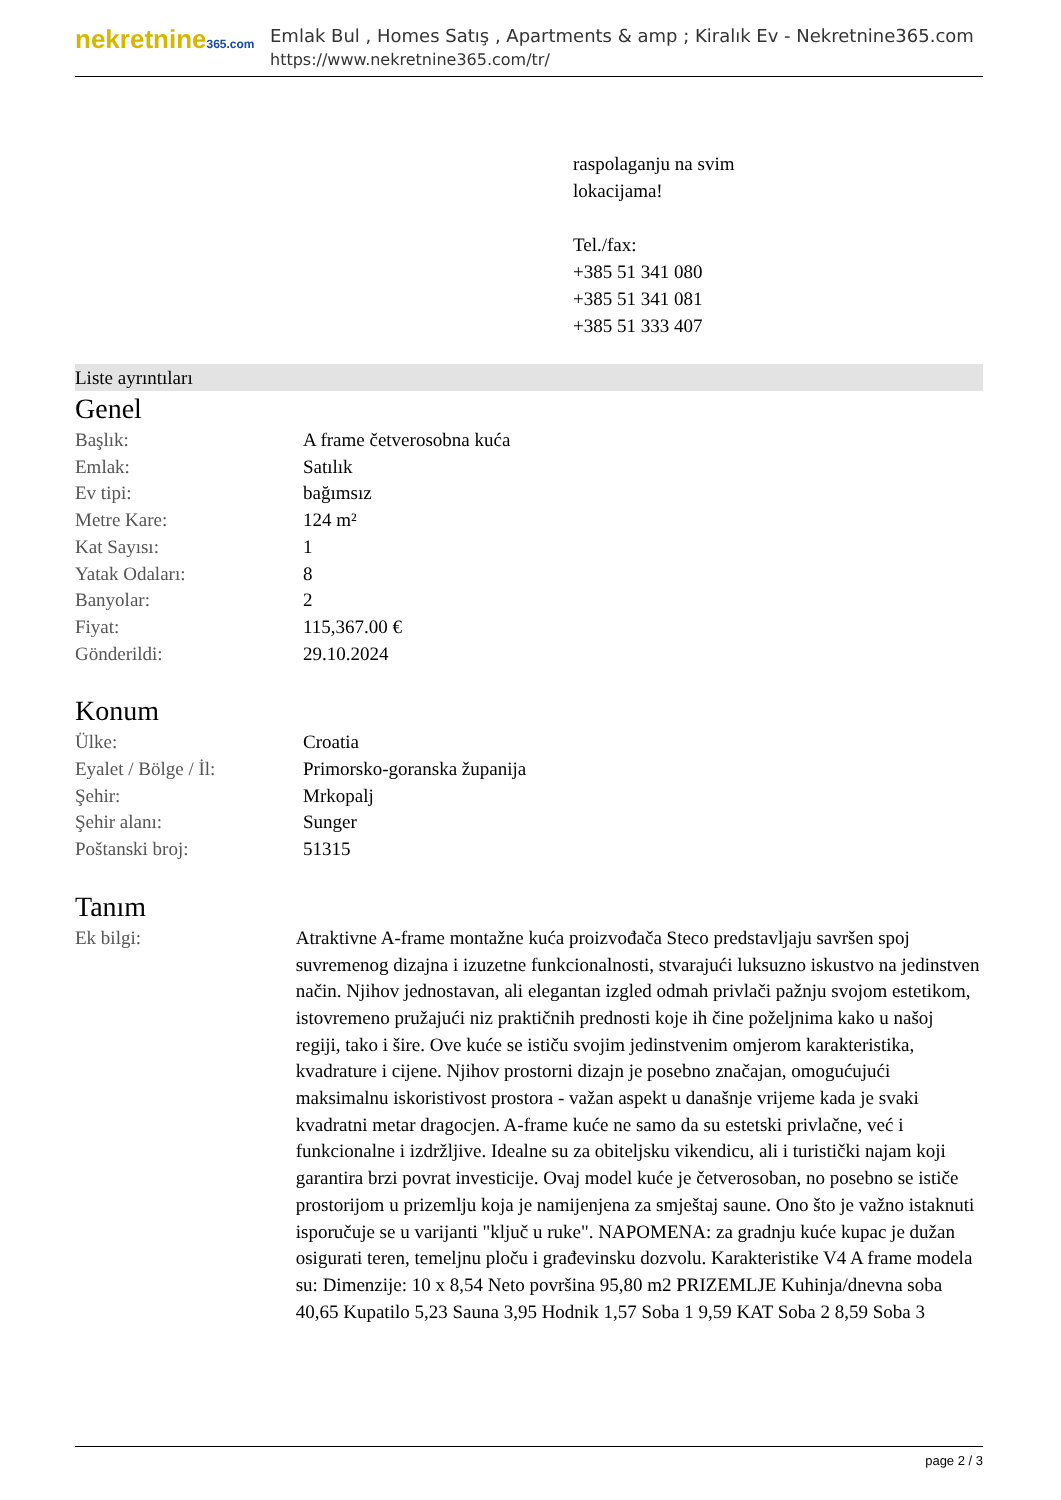nekretnine365.com
Emlak Bul , Homes Satış , Apartments & amp ; Kiralık Ev - Nekretnine365.com
https://www.nekretnine365.com/tr/
raspolaganju na svim
lokacijama!
Tel./fax:
+385 51 341 080
+385 51 341 081
+385 51 333 407
Liste ayrıntıları
Genel
| Başlık: | A frame četverosobna kuća |
| Emlak: | Satılık |
| Ev tipi: | bağımsız |
| Metre Kare: | 124 m² |
| Kat Sayısı: | 1 |
| Yatak Odaları: | 8 |
| Banyolar: | 2 |
| Fiyat: | 115,367.00 € |
| Gönderildi: | 29.10.2024 |
Konum
| Ülke: | Croatia |
| Eyalet / Bölge / İl: | Primorsko-goranska županija |
| Şehir: | Mrkopalj |
| Şehir alanı: | Sunger |
| Poštanski broj: | 51315 |
Tanım
| Ek bilgi: | Atraktivne A-frame montažne kuća proizvođača Steco predstavljaju savršen spoj suvremenog dizajna i izuzetne funkcionalnosti, stvarajući luksuzno iskustvo na jedinstven način. Njihov jednostavan, ali elegantan izgled odmah privlači pažnju svojom estetikom, istovremeno pružajući niz praktičnih prednosti koje ih čine poželjnima kako u našoj regiji, tako i šire. Ove kuće se ističu svojim jedinstvenim omjerom karakteristika, kvadrature i cijene. Njihov prostorni dizajn je posebno značajan, omogućujući maksimalnu iskoristivost prostora - važan aspekt u današnje vrijeme kada je svaki kvadratni metar dragocjen. A-frame kuće ne samo da su estetski privlačne, već i funkcionalne i izdržljive. Idealne su za obiteljsku vikendicu, ali i turistički najam koji garantira brzi povrat investicije. Ovaj model kuće je četverosoban, no posebno se ističe prostorijom u prizemlju koja je namijenjena za smještaj saune. Ono što je važno istaknuti isporučuje se u varijanti "ključ u ruke". NAPOMENA: za gradnju kuće kupac je dužan osigurati teren, temeljnu ploču i građevinsku dozvolu. Karakteristike V4 A frame modela su: Dimenzije: 10 x 8,54 Neto površina 95,80 m2 PRIZEMLJE Kuhinja/dnevna soba 40,65 Kupatilo 5,23 Sauna 3,95 Hodnik 1,57 Soba 1 9,59 KAT Soba 2 8,59 Soba 3 |
page 2 / 3